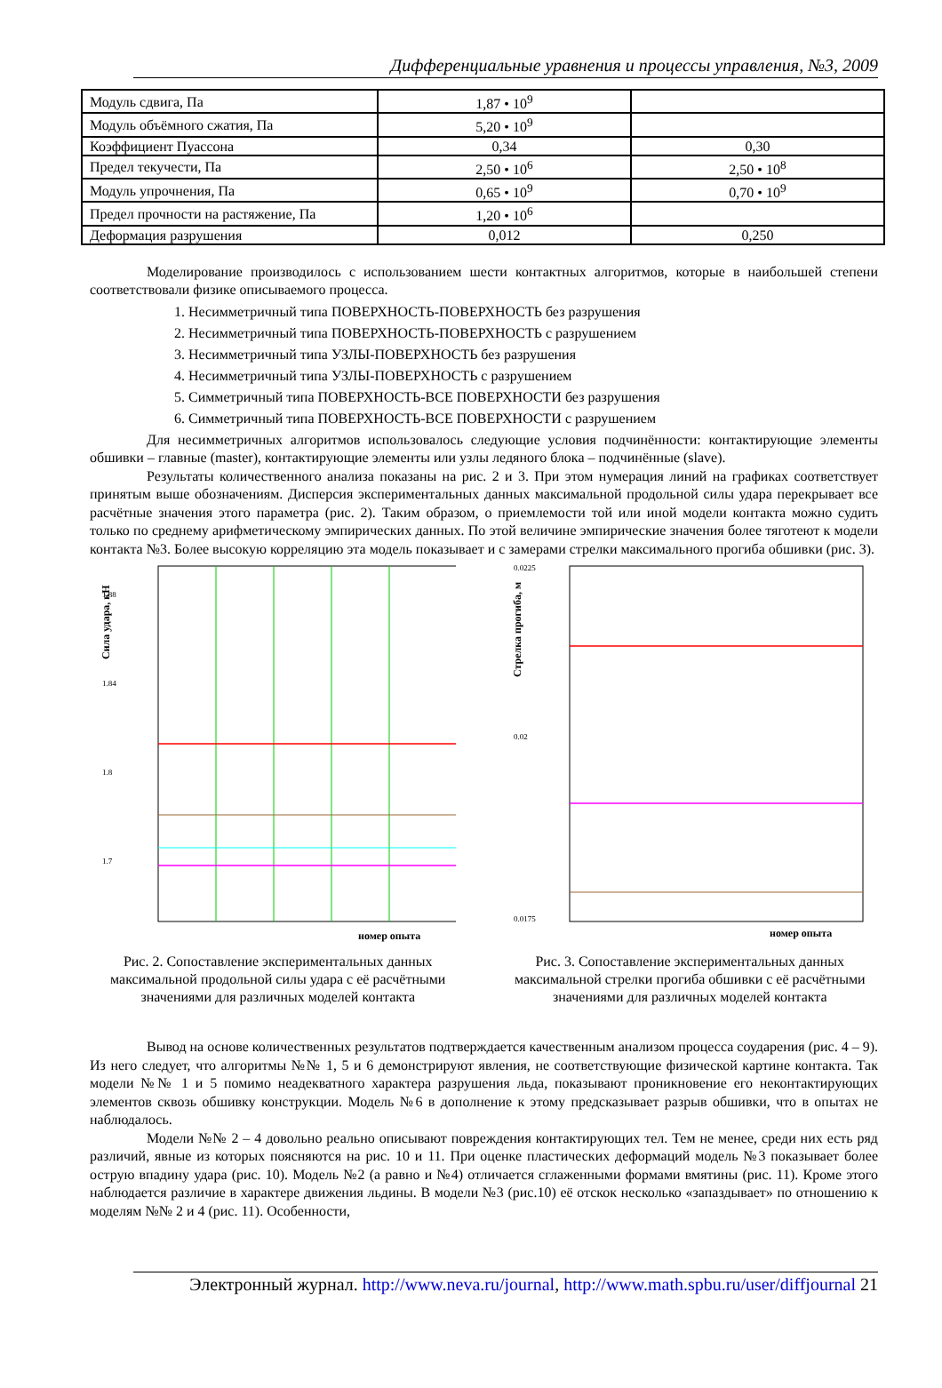Дифференциальные уравнения и процессы управления, №3, 2009
| Модуль сдвига, Па | 1,87 • 10<sup>9</sup> | |
| Модуль объёмного сжатия, Па | 5,20 • 10<sup>9</sup> | |
| Коэффициент Пуассона | 0,34 | 0,30 |
| Предел текучести, Па | 2,50 • 10<sup>6</sup> | 2,50 • 10<sup>8</sup> |
| Модуль упрочнения, Па | 0,65 • 10<sup>9</sup> | 0,70 • 10<sup>9</sup> |
| Предел прочности на растяжение, Па | 1,20 • 10<sup>6</sup> | |
| Деформация разрушения | 0,012 | 0,250 |
Моделирование производилось с использованием шести контактных алгоритмов, которые в наибольшей степени соответствовали физике описываемого процесса.
1. Несимметричный типа ПОВЕРХНОСТЬ-ПОВЕРХНОСТЬ без разрушения
2. Несимметричный типа ПОВЕРХНОСТЬ-ПОВЕРХНОСТЬ с разрушением
3. Несимметричный типа УЗЛЫ-ПОВЕРХНОСТЬ без разрушения
4. Несимметричный типа УЗЛЫ-ПОВЕРХНОСТЬ с разрушением
5. Симметричный типа ПОВЕРХНОСТЬ-ВСЕ ПОВЕРХНОСТИ без разрушения
6. Симметричный типа ПОВЕРХНОСТЬ-ВСЕ ПОВЕРХНОСТИ с разрушением
Для несимметричных алгоритмов использовалось следующие условия подчинённости: контактирующие элементы обшивки – главные (master), контактирующие элементы или узлы ледяного блока – подчинённые (slave).
Результаты количественного анализа показаны на рис. 2 и 3. При этом нумерация линий на графиках соответствует принятым выше обозначениям. Дисперсия экспериментальных данных максимальной продольной силы удара перекрывает все расчётные значения этого параметра (рис. 2). Таким образом, о приемлемости той или иной модели контакта можно судить только по среднему арифметическому эмпирических данных. По этой величине эмпирические значения более тяготеют к модели контакта №3. Более высокую корреляцию эта модель показывает и с замерами стрелки максимального прогиба обшивки (рис. 3).
Сила удара, кН
1.88
1.84
1.8
1.7
номер опыта
Рис. 2. Сопоставление экспериментальных данных максимальной продольной силы удара с её расчётными значениями для различных моделей контакта
Стрелка прогиба, м
0.0225
0.02
0.0175
номер опыта
Рис. 3. Сопоставление экспериментальных данных максимальной стрелки прогиба обшивки с её расчётными значениями для различных моделей контакта
Вывод на основе количественных результатов подтверждается качественным анализом процесса соударения (рис. 4 – 9). Из него следует, что алгоритмы №№ 1, 5 и 6 демонстрируют явления, не соответствующие физической картине контакта. Так модели №№ 1 и 5 помимо неадекватного характера разрушения льда, показывают проникновение его неконтактирующих элементов сквозь обшивку конструкции. Модель №6 в дополнение к этому предсказывает разрыв обшивки, что в опытах не наблюдалось.
Модели №№ 2 – 4 довольно реально описывают повреждения контактирующих тел. Тем не менее, среди них есть ряд различий, явные из которых поясняются на рис. 10 и 11. При оценке пластических деформаций модель №3 показывает более острую впадину удара (рис. 10). Модель №2 (а равно и №4) отличается сглаженными формами вмятины (рис. 11). Кроме этого наблюдается различие в характере движения льдины. В модели №3 (рис.10) её отскок несколько «запаздывает» по отношению к моделям №№ 2 и 4 (рис. 11). Особенности,
Электронный журнал. http://www.neva.ru/journal, http://www.math.spbu.ru/user/diffjournal 21